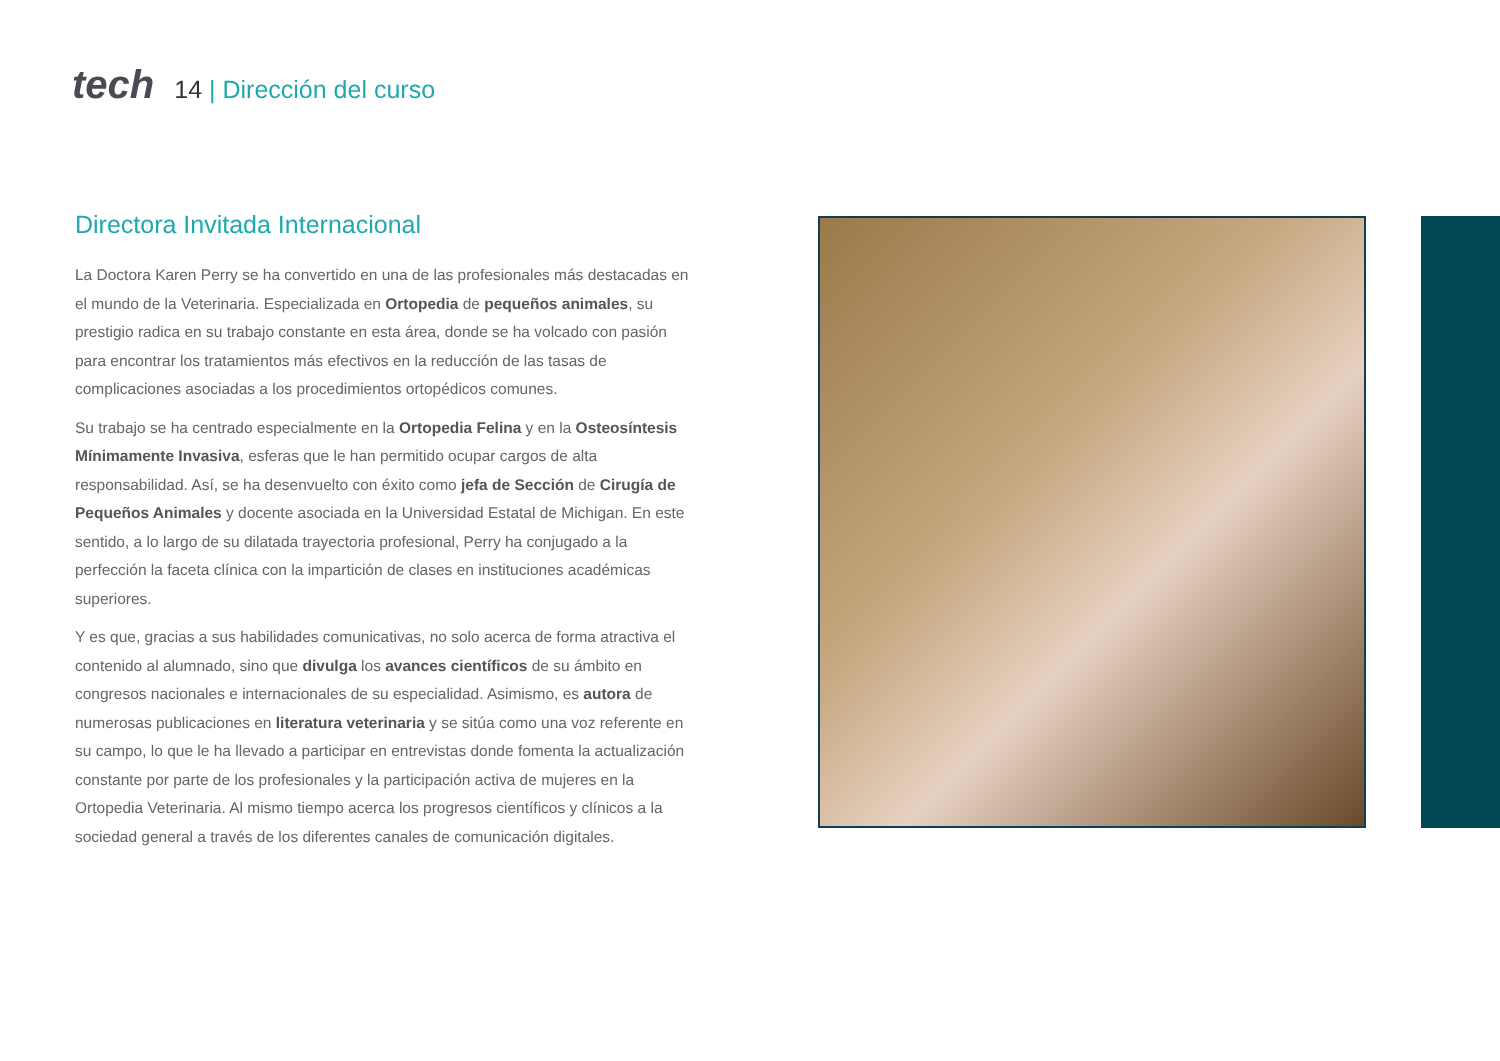tech
14 | Dirección del curso
Directora Invitada Internacional
La Doctora Karen Perry se ha convertido en una de las profesionales más destacadas en el mundo de la Veterinaria. Especializada en Ortopedia de pequeños animales, su prestigio radica en su trabajo constante en esta área, donde se ha volcado con pasión para encontrar los tratamientos más efectivos en la reducción de las tasas de complicaciones asociadas a los procedimientos ortopédicos comunes.
Su trabajo se ha centrado especialmente en la Ortopedia Felina y en la Osteosíntesis Mínimamente Invasiva, esferas que le han permitido ocupar cargos de alta responsabilidad. Así, se ha desenvuelto con éxito como jefa de Sección de Cirugía de Pequeños Animales y docente asociada en la Universidad Estatal de Michigan. En este sentido, a lo largo de su dilatada trayectoria profesional, Perry ha conjugado a la perfección la faceta clínica con la impartición de clases en instituciones académicas superiores.
Y es que, gracias a sus habilidades comunicativas, no solo acerca de forma atractiva el contenido al alumnado, sino que divulga los avances científicos de su ámbito en congresos nacionales e internacionales de su especialidad. Asimismo, es autora de numerosas publicaciones en literatura veterinaria y se sitúa como una voz referente en su campo, lo que le ha llevado a participar en entrevistas donde fomenta la actualización constante por parte de los profesionales y la participación activa de mujeres en la Ortopedia Veterinaria. Al mismo tiempo acerca los progresos científicos y clínicos a la sociedad general a través de los diferentes canales de comunicación digitales.